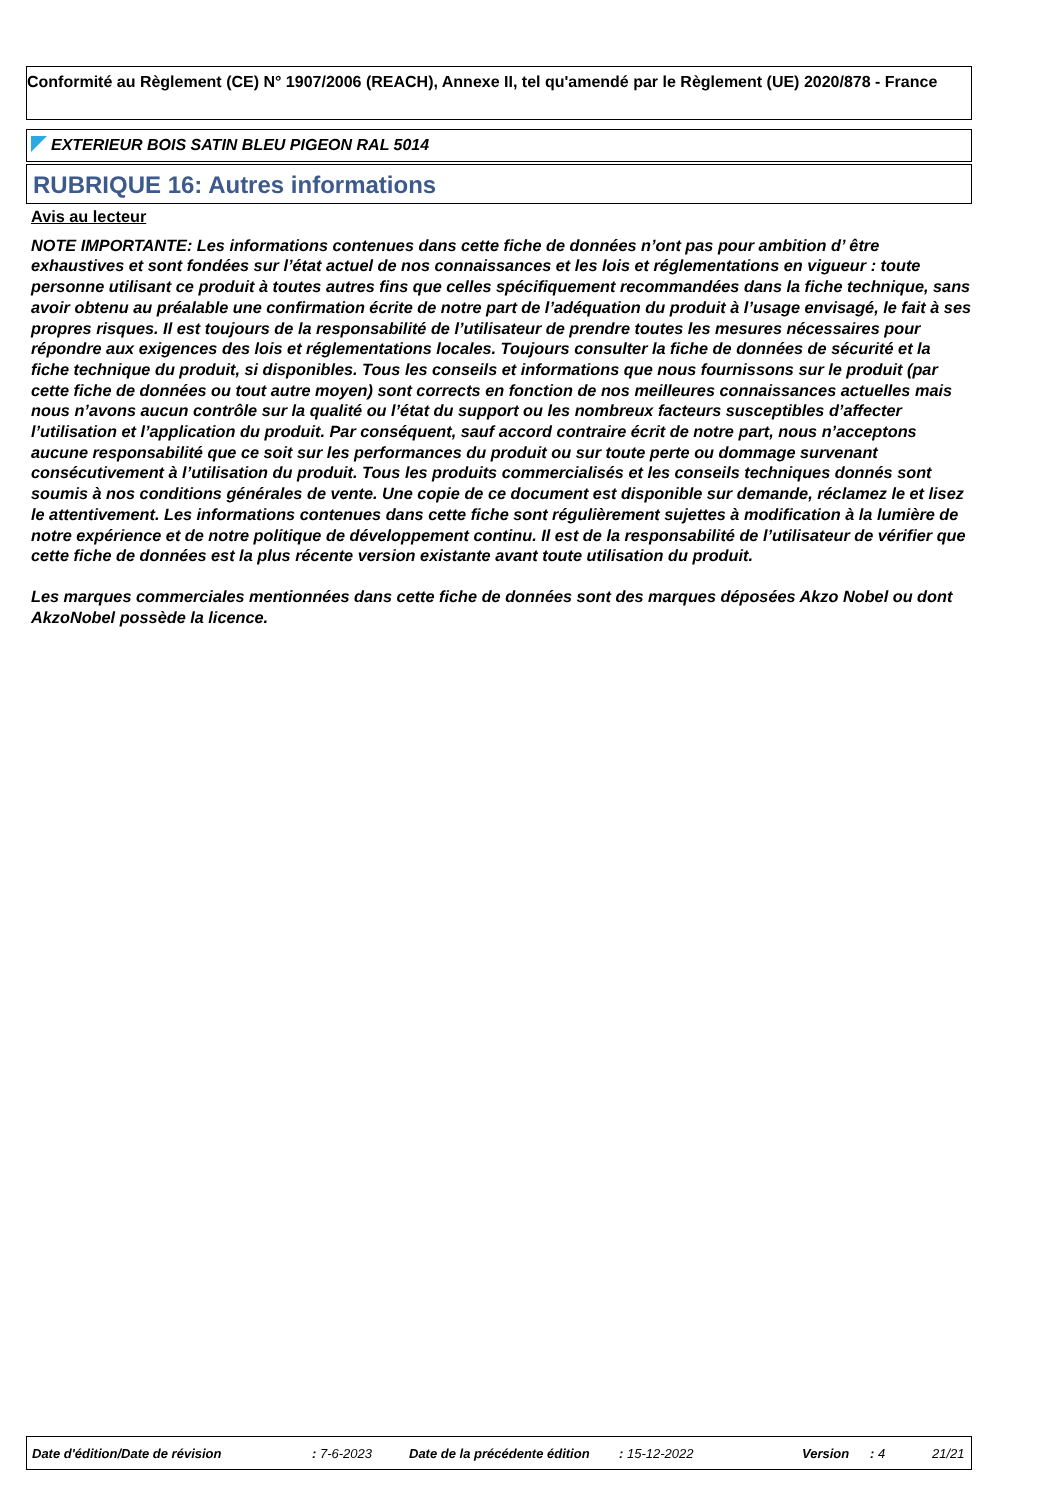Conformité au Règlement (CE) N° 1907/2006 (REACH), Annexe II, tel qu'amendé par le Règlement (UE) 2020/878 - France
EXTERIEUR BOIS SATIN BLEU PIGEON RAL 5014
RUBRIQUE 16: Autres informations
Avis au lecteur
NOTE IMPORTANTE: Les informations contenues dans cette fiche de données n’ont pas pour ambition d’ être exhaustives et sont fondées sur l’état actuel de nos connaissances et les lois et réglementations en vigueur : toute personne utilisant ce produit à toutes autres fins que celles spécifiquement recommandées dans la fiche technique, sans avoir obtenu au préalable une confirmation écrite de notre part de l’adéquation du produit à l’usage envisagé, le fait à ses propres risques. Il est toujours de la responsabilité de l’utilisateur de prendre toutes les mesures nécessaires pour répondre aux exigences des lois et réglementations locales. Toujours consulter la fiche de données de sécurité et la fiche technique du produit, si disponibles. Tous les conseils et informations que nous fournissons sur le produit (par cette fiche de données ou tout autre moyen) sont corrects en fonction de nos meilleures connaissances actuelles mais nous n’avons aucun contrôle sur la qualité ou l’état du support ou les nombreux facteurs susceptibles d’affecter l’utilisation et l’application du produit. Par conséquent, sauf accord contraire écrit de notre part, nous n’acceptons aucune responsabilité que ce soit sur les performances du produit ou sur toute perte ou dommage survenant consécutivement à l’utilisation du produit. Tous les produits commercialisés et les conseils techniques donnés sont soumis à nos conditions générales de vente. Une copie de ce document est disponible sur demande, réclamez le et lisez le attentivement. Les informations contenues dans cette fiche sont régulièrement sujettes à modification à la lumière de notre expérience et de notre politique de développement continu. Il est de la responsabilité de l’utilisateur de vérifier que cette fiche de données est la plus récente version existante avant toute utilisation du produit.
Les marques commerciales mentionnées dans cette fiche de données sont des marques déposées Akzo Nobel ou dont AkzoNobel possède la licence.
Date d'édition/Date de révision : 7-6-2023 Date de la précédente édition : 15-12-2022 Version : 4 21/21